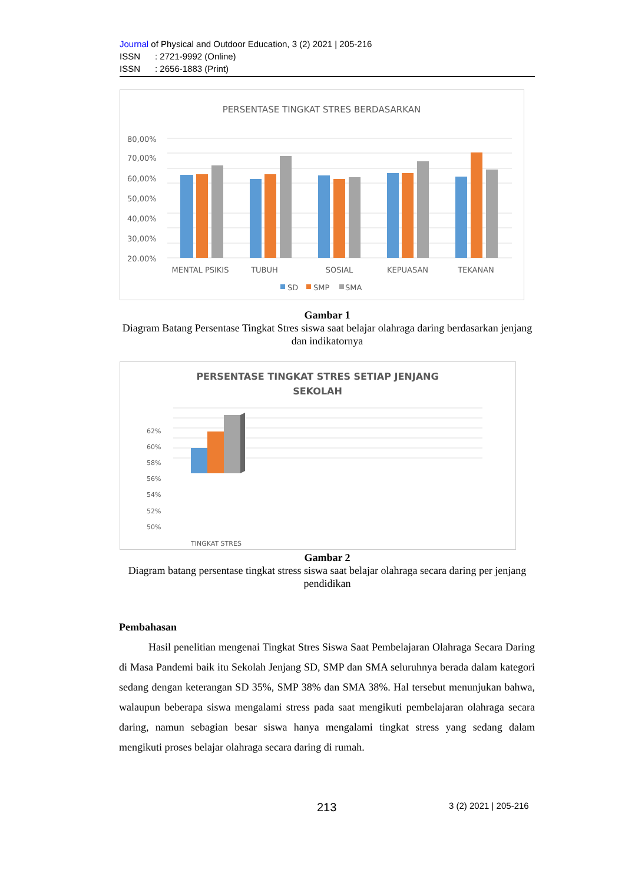Journal of Physical and Outdoor Education, 3 (2) 2021 | 205-216
ISSN : 2721-9992 (Online)
ISSN : 2656-1883 (Print)
PERSENTASE TINGKAT STRES BERDASARKAN
80,00%
70,00%
60,00%
50,00%
40,00%
30,00%
20.00%
MENTAL PSIKIS
TUBUH
SOSIAL
KEPUASAN
TEKANAN
SD
SMP
SMA
Gambar 1
Diagram Batang Persentase Tingkat Stres siswa saat belajar olahraga daring berdasarkan jenjang dan indikatornya
PERSENTASE TINGKAT STRES SETIAP JENJANG
SEKOLAH
62%
60%
58%
56%
54%
52%
50%
TINGKAT STRES
Gambar 2
Diagram batang persentase tingkat stress siswa saat belajar olahraga secara daring per jenjang pendidikan
Pembahasan
Hasil penelitian mengenai Tingkat Stres Siswa Saat Pembelajaran Olahraga Secara Daring di Masa Pandemi baik itu Sekolah Jenjang SD, SMP dan SMA seluruhnya berada dalam kategori sedang dengan keterangan SD 35%, SMP 38% dan SMA 38%. Hal tersebut menunjukan bahwa, walaupun beberapa siswa mengalami stress pada saat mengikuti pembelajaran olahraga secara daring, namun sebagian besar siswa hanya mengalami tingkat stress yang sedang dalam mengikuti proses belajar olahraga secara daring di rumah.
213 3 (2) 2021 | 205-216